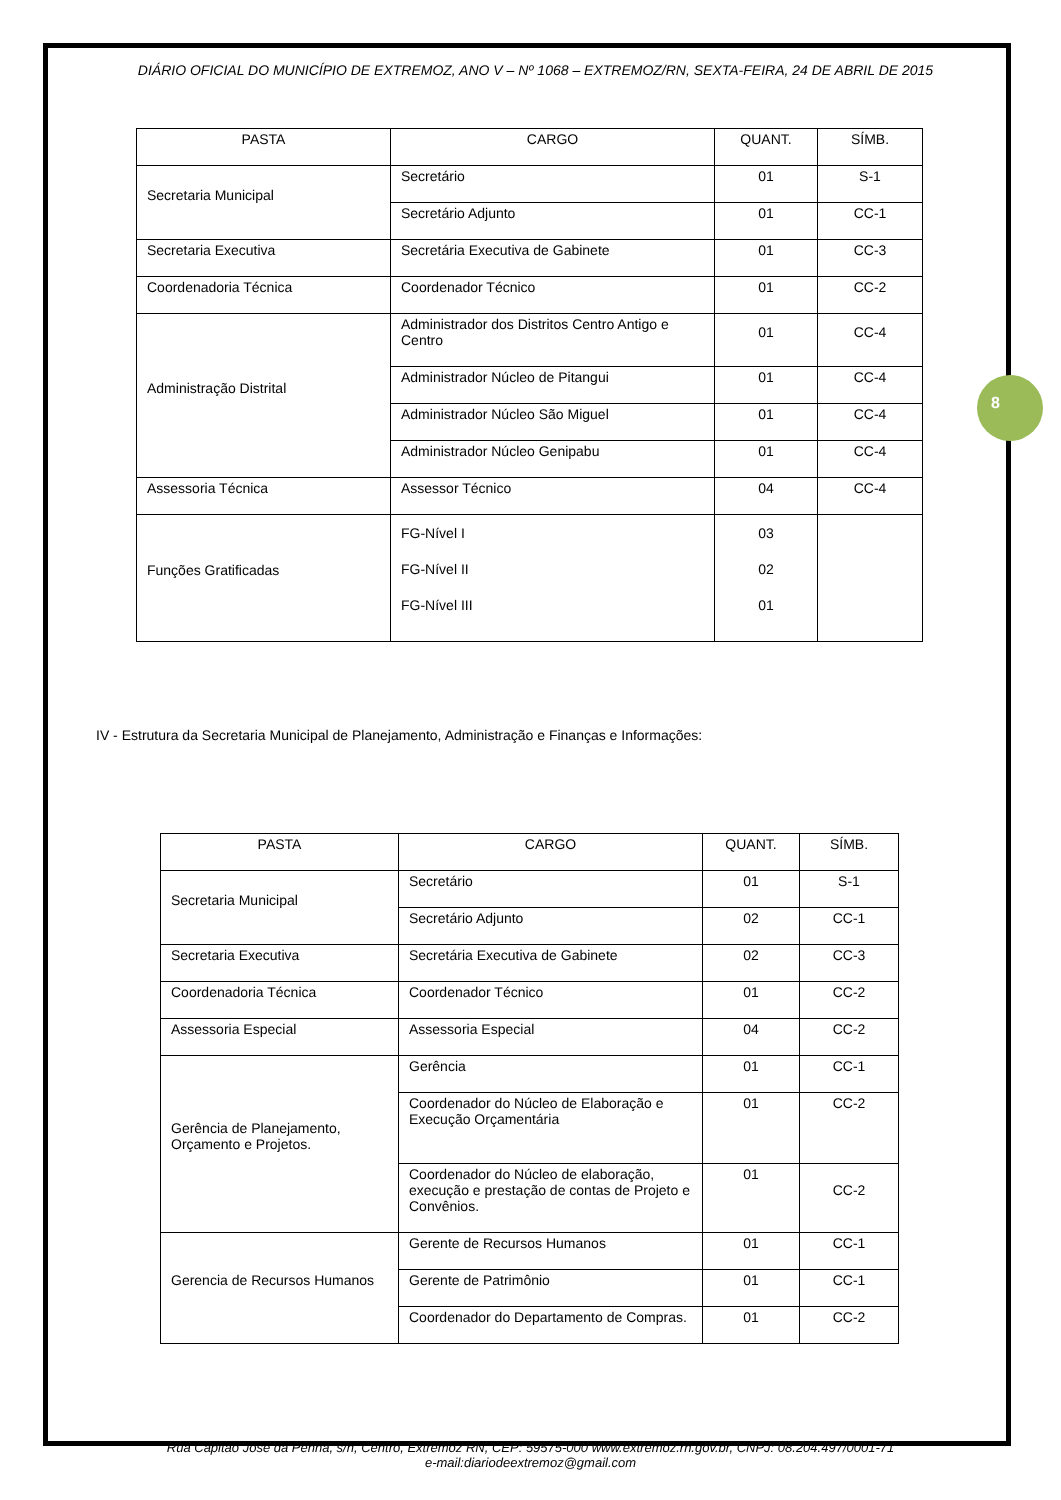8
DIÁRIO OFICIAL DO MUNICÍPIO DE EXTREMOZ, ANO V – Nº 1068 – EXTREMOZ/RN, SEXTA-FEIRA, 24 DE ABRIL DE 2015
| PASTA | CARGO | QUANT. | SÍMB. |
| --- | --- | --- | --- |
| Secretaria Municipal | Secretário | 01 | S-1 |
| | Secretário Adjunto | 01 | CC-1 |
| Secretaria Executiva | Secretária Executiva de Gabinete | 01 | CC-3 |
| Coordenadoria Técnica | Coordenador Técnico | 01 | CC-2 |
| Administração Distrital | Administrador dos Distritos Centro Antigo e Centro | 01 | CC-4 |
| | Administrador Núcleo de Pitangui | 01 | CC-4 |
| | Administrador Núcleo São Miguel | 01 | CC-4 |
| | Administrador Núcleo Genipabu | 01 | CC-4 |
| Assessoria Técnica | Assessor Técnico | 04 | CC-4 |
| Funções Gratificadas | FG-Nível I FG-Nível II FG-Nível III | 03 02 01 | |
IV - Estrutura da Secretaria Municipal de Planejamento, Administração e Finanças e Informações:
| PASTA | CARGO | QUANT. | SÍMB. |
| --- | --- | --- | --- |
| Secretaria Municipal | Secretário | 01 | S-1 |
| | Secretário Adjunto | 02 | CC-1 |
| Secretaria Executiva | Secretária Executiva de Gabinete | 02 | CC-3 |
| Coordenadoria Técnica | Coordenador Técnico | 01 | CC-2 |
| Assessoria Especial | Assessoria Especial | 04 | CC-2 |
| Gerência de Planejamento, Orçamento e Projetos. | Gerência | 01 | CC-1 |
| | Coordenador do Núcleo de Elaboração e Execução Orçamentária | 01 | CC-2 |
| | Coordenador do Núcleo de elaboração, execução e prestação de contas de Projeto e Convênios. | 01 | CC-2 |
| Gerencia de Recursos Humanos | Gerente de Recursos Humanos | 01 | CC-1 |
| | Gerente de Patrimônio | 01 | CC-1 |
| | Coordenador do Departamento de Compras. | 01 | CC-2 |
Rua Capitão José da Penha, s/n, Centro, Extremoz RN, CEP: 59575-000 www.extremoz.rn.gov.br, CNPJ: 08.204.497/0001-71
e-mail:diariodeextremoz@gmail.com